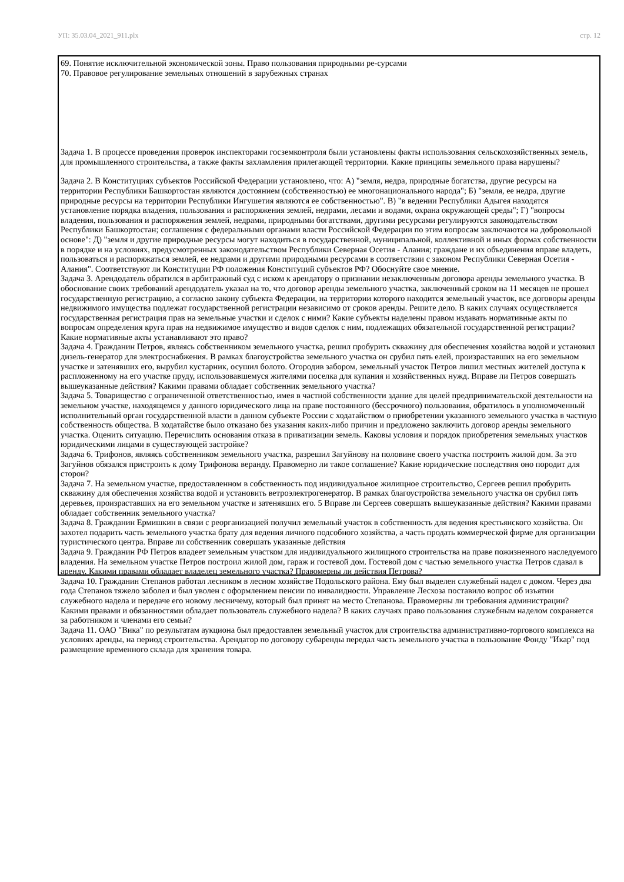УП: 35.03.04_2021_911.plx стр. 12
69. Понятие исключительной экономической зоны. Право пользования природными ре-сурсами
70. Правовое регулирование земельных отношений в зарубежных странах
Задача 1. В процессе проведения проверок инспекторами госземконтроля были установлены факты использования сельскохозяйственных земель, для промышленного строительства, а также факты захламления прилегающей территории. Какие принципы земельного права нарушены?
Задача 2. В Конституциях субъектов Российской Федерации установлено, что: А) "земля, недра, природные богатства, другие ресурсы на территории Республики Башкортостан являются достоянием (собственностью) ее многонационального народа"; Б) "земля, ее недра, другие природные ресурсы на территории Республики Ингушетия являются ее собственностью". В) "в ведении Республики Адыгея находятся установление порядка владения, пользования и распоряжения землей, недрами, лесами и водами, охрана окружающей среды"; Г) "вопросы владения, пользования и распоряжения землей, недрами, природными богатствами, другими ресурсами регулируются законодательством Республики Башкортостан; соглашения с федеральными органами власти Российской Федерации по этим вопросам заключаются на добровольной основе": Д) "земля и другие природные ресурсы могут находиться в государственной, муниципальной, коллективной и иных формах собственности в порядке и на условиях, предусмотренных законодательством Республики Северная Осетия - Алания; граждане и их объединения вправе владеть, пользоваться и распоряжаться землей, ее недрами и другими природными ресурсами в соответствии с законом Республики Северная Осетия - Алания". Соответствуют ли Конституции РФ положения Конституций субъектов РФ? Обоснуйте свое мнение.
Задача 3. Арендодатель обратился в арбитражный суд с иском к арендатору о признании незаключенным договора аренды земельного участка. В обоснование своих требований арендодатель указал на то, что договор аренды земельного участка, заключенный сроком на 11 месяцев не прошел государственную регистрацию, а согласно закону субъекта Федерации, на территории которого находится земельный участок, все договоры аренды недвижимого имущества подлежат государственной регистрации независимо от сроков аренды. Решите дело. В каких случаях осуществляется государственная регистрация прав на земельные участки и сделок с ними? Какие субъекты наделены правом издавать нормативные акты по вопросам определения круга прав на недвижимое имущество и видов сделок с ним, подлежащих обязательной государственной регистрации? Какие нормативные акты устанавливают это право?
Задача 4. Гражданин Петров, являясь собственником земельного участка, решил пробурить скважину для обеспечения хозяйства водой и установил дизель-генератор для электроснабжения. В рамках благоустройства земельного участка он срубил пять елей, произраставших на его земельном участке и затенявших его, вырубил кустарник, осушил болото. Огородив забором, земельный участок Петров лишил местных жителей доступа к распложенному на его участке пруду, использовавшемуся жителями поселка для купания и хозяйственных нужд. Вправе ли Петров совершать вышеуказанные действия? Какими правами обладает собственник земельного участка?
Задача 5. Товарищество с ограниченной ответственностью, имея в частной собственности здание для целей предпринимательской деятельности на земельном участке, находящемся у данного юридического лица на праве постоянного (бессрочного) пользования, обратилось в уполномоченный исполнительный орган государственной власти в данном субъекте России с ходатайством о приобретении указанного земельного участка в частную собственность общества. В ходатайстве было отказано без указания каких-либо причин и предложено заключить договор аренды земельного участка. Оценить ситуацию. Перечислить основания отказа в приватизации земель. Каковы условия и порядок приобретения земельных участков юридическими лицами в существующей застройке?
Задача 6. Трифонов, являясь собственником земельного участка, разрешил Загуйнову на половине своего участка построить жилой дом. За это Загуйнов обязался пристроить к дому Трифонова веранду. Правомерно ли такое соглашение? Какие юридические последствия оно породит для сторон?
Задача 7. На земельном участке, предоставленном в собственность под индивидуальное жилищное строительство, Сергеев решил пробурить скважину для обеспечения хозяйства водой и установить ветроэлектрогенератор. В рамках благоустройства земельного участка он срубил пять деревьев, произраставших на его земельном участке и затенявших его. 5 Вправе ли Сергеев совершать вышеуказанные действия? Какими правами обладает собственник земельного участка?
Задача 8. Гражданин Ермишкин в связи с реорганизацией получил земельный участок в собственность для ведения крестьянского хозяйства. Он захотел подарить часть земельного участка брату для ведения личного подсобного хозяйства, а часть продать коммерческой фирме для организации туристического центра. Вправе ли собственник совершать указанные действия
Задача 9. Гражданин РФ Петров владеет земельным участком для индивидуального жилищного строительства на праве пожизненного наследуемого владения. На земельном участке Петров построил жилой дом, гараж и гостевой дом. Гостевой дом с частью земельного участка Петров сдавал в аренду. Какими правами обладает владелец земельного участка? Правомерны ли действия Петрова?
Задача 10. Гражданин Степанов работал лесником в лесном хозяйстве Подольского района. Ему был выделен служебный надел с домом. Через два года Степанов тяжело заболел и был уволен с оформлением пенсии по инвалидности. Управление Лесхоза поставило вопрос об изъятии служебного надела и передаче его новому лесничему, который был принят на место Степанова. Правомерны ли требования администрации? Какими правами и обязанностями обладает пользователь служебного надела? В каких случаях право пользования служебным наделом сохраняется за работником и членами его семьи?
Задача 11. ОАО "Вика" по результатам аукциона был предоставлен земельный участок для строительства административно-торгового комплекса на условиях аренды, на период строительства. Арендатор по договору субаренды передал часть земельного участка в пользование Фонду "Икар" под размещение временного склада для хранения товара.